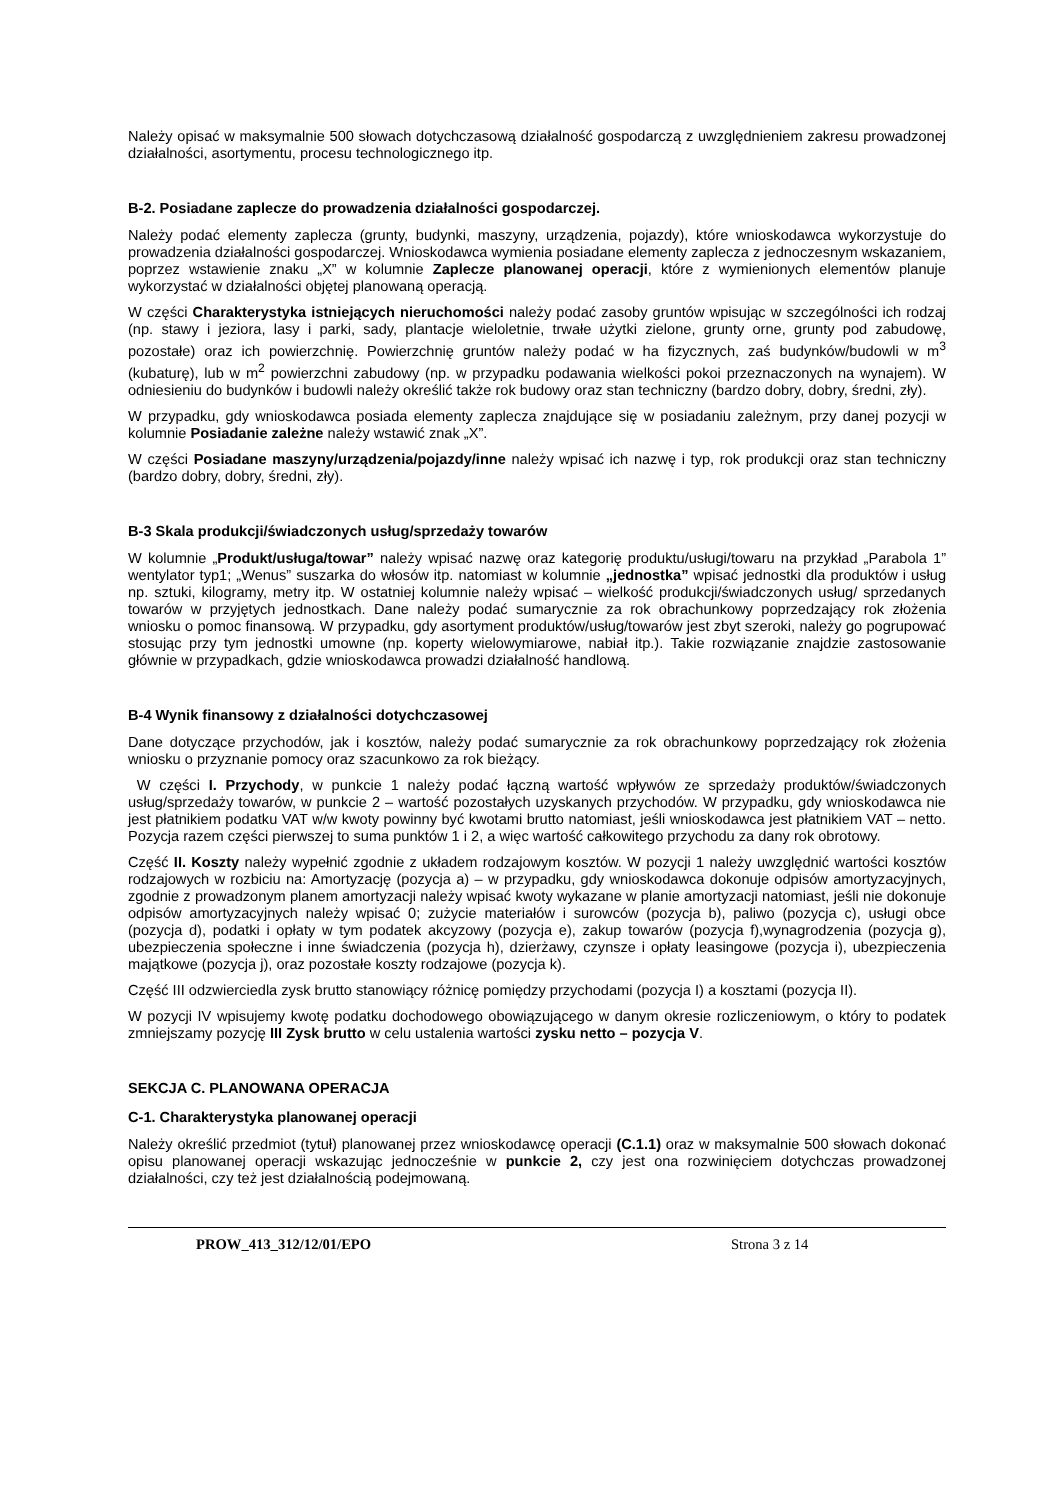Należy opisać w maksymalnie 500 słowach dotychczasową działalność gospodarczą z uwzględnieniem zakresu prowadzonej działalności, asortymentu, procesu technologicznego itp.
B-2. Posiadane zaplecze do prowadzenia działalności gospodarczej.
Należy podać elementy zaplecza (grunty, budynki, maszyny, urządzenia, pojazdy), które wnioskodawca wykorzystuje do prowadzenia działalności gospodarczej. Wnioskodawca wymienia posiadane elementy zaplecza z jednoczesnym wskazaniem, poprzez wstawienie znaku „X” w kolumnie Zaplecze planowanej operacji, które z wymienionych elementów planuje wykorzystać w działalności objętej planowaną operacją.
W części Charakterystyka istniejących nieruchomości należy podać zasoby gruntów wpisując w szczególności ich rodzaj (np. stawy i jeziora, lasy i parki, sady, plantacje wieloletnie, trwałe użytki zielone, grunty orne, grunty pod zabudowę, pozostałe) oraz ich powierzchnię. Powierzchnię gruntów należy podać w ha fizycznych, zaś budynków/budowli w m<sup>3</sup> (kubaturę), lub w m<sup>2</sup> powierzchni zabudowy (np. w przypadku podawania wielkości pokoi przeznaczonych na wynajem). W odniesieniu do budynków i budowli należy określić także rok budowy oraz stan techniczny (bardzo dobry, dobry, średni, zły).
W przypadku, gdy wnioskodawca posiada elementy zaplecza znajdujące się w posiadaniu zależnym, przy danej pozycji w kolumnie Posiadanie zależne należy wstawić znak „X”.
W części Posiadane maszyny/urządzenia/pojazdy/inne należy wpisać ich nazwę i typ, rok produkcji oraz stan techniczny (bardzo dobry, dobry, średni, zły).
B-3 Skala produkcji/świadczonych usług/sprzedaży towarów
W kolumnie „Produkt/usługa/towar” należy wpisać nazwę oraz kategorię produktu/usługi/towaru na przykład „Parabola 1” wentylator typ1; „Wenus” suszarka do włosów itp. natomiast w kolumnie „jednostka” wpisać jednostki dla produktów i usług np. sztuki, kilogramy, metry itp. W ostatniej kolumnie należy wpisać – wielkość produkcji/świadczonych usług/ sprzedanych towarów w przyjętych jednostkach. Dane należy podać sumarycznie za rok obrachunkowy poprzedzający rok złożenia wniosku o pomoc finansową. W przypadku, gdy asortyment produktów/usług/towarów jest zbyt szeroki, należy go pogrupować stosując przy tym jednostki umowne (np. koperty wielowymiarowe, nabiał itp.). Takie rozwiązanie znajdzie zastosowanie głównie w przypadkach, gdzie wnioskodawca prowadzi działalność handlową.
B-4 Wynik finansowy z działalności dotychczasowej
Dane dotyczące przychodów, jak i kosztów, należy podać sumarycznie za rok obrachunkowy poprzedzający rok złożenia wniosku o przyznanie pomocy oraz szacunkowo za rok bieżący.
W części I. Przychody, w punkcie 1 należy podać łączną wartość wpływów ze sprzedaży produktów/świadczonych usług/sprzedaży towarów, w punkcie 2 – wartość pozostałych uzyskanych przychodów. W przypadku, gdy wnioskodawca nie jest płatnikiem podatku VAT w/w kwoty powinny być kwotami brutto natomiast, jeśli wnioskodawca jest płatnikiem VAT – netto. Pozycja razem części pierwszej to suma punktów 1 i 2, a więc wartość całkowitego przychodu za dany rok obrotowy.
Część II. Koszty należy wypełnić zgodnie z układem rodzajowym kosztów. W pozycji 1 należy uwzględnić wartości kosztów rodzajowych w rozbiciu na: Amortyzację (pozycja a) – w przypadku, gdy wnioskodawca dokonuje odpisów amortyzacyjnych, zgodnie z prowadzonym planem amortyzacji należy wpisać kwoty wykazane w planie amortyzacji natomiast, jeśli nie dokonuje odpisów amortyzacyjnych należy wpisać 0; zużycie materiałów i surowców (pozycja b), paliwo (pozycja c), usługi obce (pozycja d), podatki i opłaty w tym podatek akcyzowy (pozycja e), zakup towarów (pozycja f),wynagrodzenia (pozycja g), ubezpieczenia społeczne i inne świadczenia (pozycja h), dzierżawy, czynsze i opłaty leasingowe (pozycja i), ubezpieczenia majątkowe (pozycja j), oraz pozostałe koszty rodzajowe (pozycja k).
Część III odzwierciedla zysk brutto stanowiący różnicę pomiędzy przychodami (pozycja I) a kosztami (pozycja II).
W pozycji IV wpisujemy kwotę podatku dochodowego obowiązującego w danym okresie rozliczeniowym, o który to podatek zmniejszamy pozycję III Zysk brutto w celu ustalenia wartości zysku netto – pozycja V.
SEKCJA C. PLANOWANA OPERACJA
C-1. Charakterystyka planowanej operacji
Należy określić przedmiot (tytuł) planowanej przez wnioskodawcę operacji (C.1.1) oraz w maksymalnie 500 słowach dokonać opisu planowanej operacji wskazując jednocześnie w punkcie 2, czy jest ona rozwinięciem dotychczas prowadzonej działalności, czy też jest działalnością podejmowaną.
PROW_413_312/12/01/EPO Strona 3 z 14